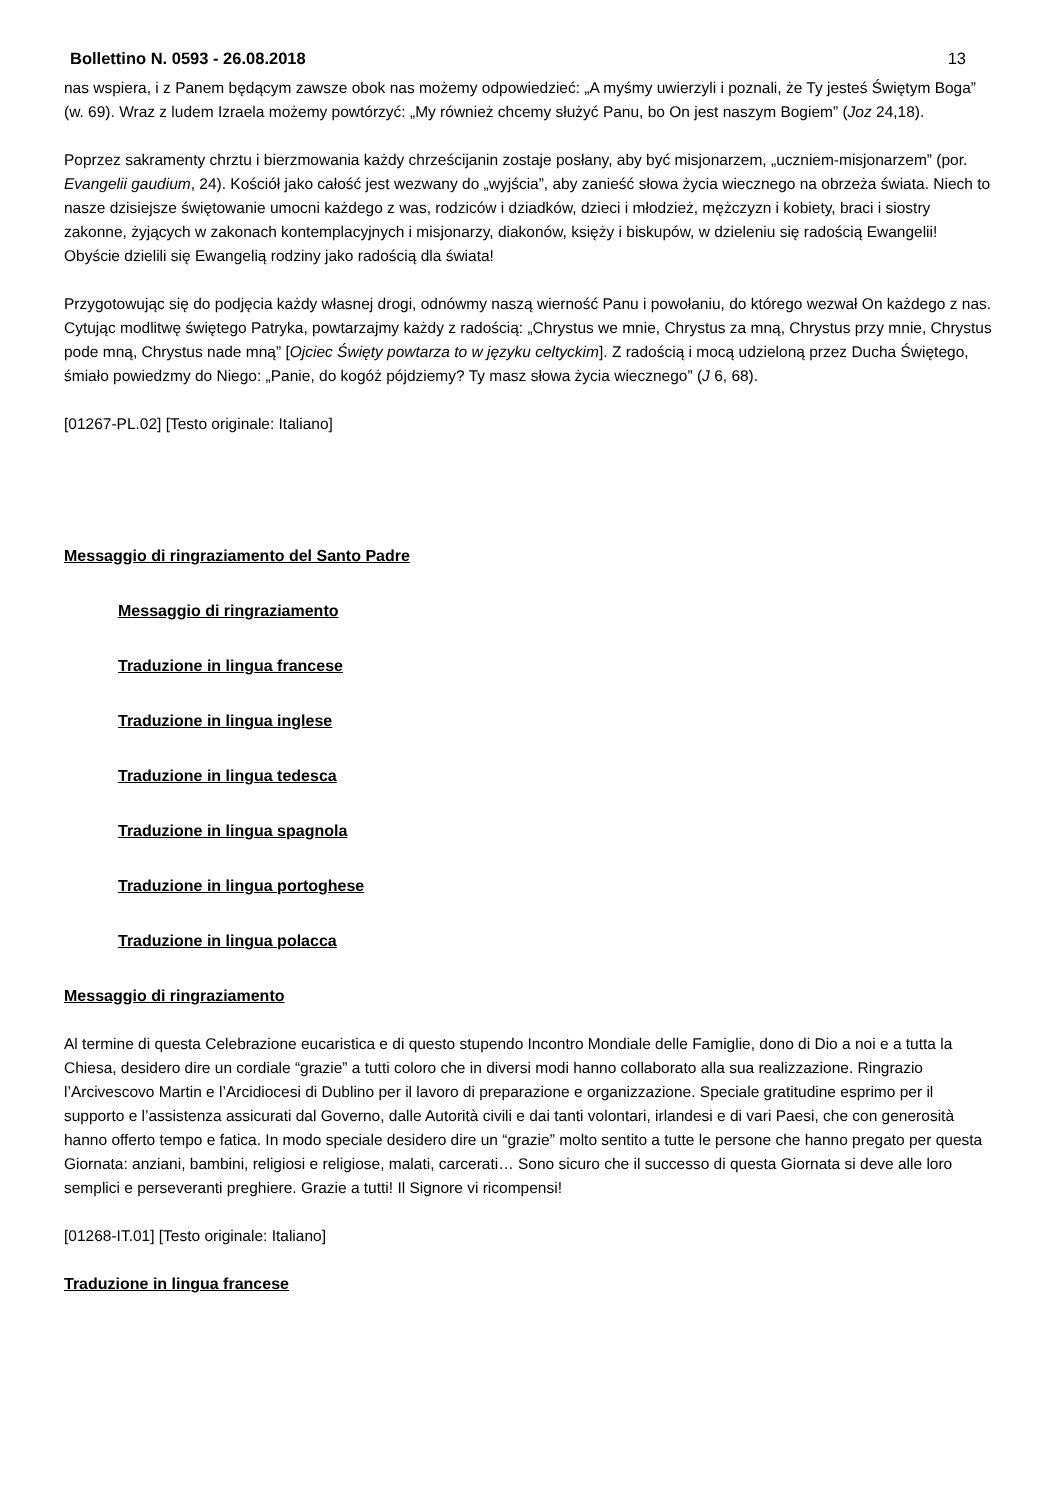Bollettino N. 0593 - 26.08.2018 13
nas wspiera, i z Panem będącym zawsze obok nas możemy odpowiedzieć: „A myśmy uwierzyli i poznali, że Ty jesteś Świętym Boga” (w. 69). Wraz z ludem Izraela możemy powtórzyć: „My również chcemy służyć Panu, bo On jest naszym Bogiem” (Joz 24,18).
Poprzez sakramenty chrztu i bierzmowania każdy chrześcijanin zostaje posłany, aby być misjonarzem, „uczniem-misjonarzem” (por. Evangelii gaudium, 24). Kościół jako całość jest wezwany do „wyjścia”, aby zanieść słowa życia wiecznego na obrzeża świata. Niech to nasze dzisiejsze świętowanie umocni każdego z was, rodziców i dziadków, dzieci i młodzież, mężczyzn i kobiety, braci i siostry zakonne, żyjących w zakonach kontemplacyjnych i misjonarzy, diakonów, księży i biskupów, w dzieleniu się radością Ewangelii! Obyście dzielili się Ewangelią rodziny jako radością dla świata!
Przygotowując się do podjęcia każdy własnej drogi, odnówmy naszą wierność Panu i powołaniu, do którego wezwał On każdego z nas. Cytując modlitwę świętego Patryka, powtarzajmy każdy z radością: „Chrystus we mnie, Chrystus za mną, Chrystus przy mnie, Chrystus pode mną, Chrystus nade mną” [Ojciec Święty powtarza to w języku celtyckim]. Z radością i mocą udzieloną przez Ducha Świętego, śmiało powiedzmy do Niego: „Panie, do kogóż pójdziemy? Ty masz słowa życia wiecznego” (J 6, 68).
[01267-PL.02] [Testo originale: Italiano]
Messaggio di ringraziamento del Santo Padre
Messaggio di ringraziamento
Traduzione in lingua francese
Traduzione in lingua inglese
Traduzione in lingua tedesca
Traduzione in lingua spagnola
Traduzione in lingua portoghese
Traduzione in lingua polacca
Messaggio di ringraziamento
Al termine di questa Celebrazione eucaristica e di questo stupendo Incontro Mondiale delle Famiglie, dono di Dio a noi e a tutta la Chiesa, desidero dire un cordiale “grazie” a tutti coloro che in diversi modi hanno collaborato alla sua realizzazione. Ringrazio l’Arcivescovo Martin e l’Arcidiocesi di Dublino per il lavoro di preparazione e organizzazione. Speciale gratitudine esprimo per il supporto e l’assistenza assicurati dal Governo, dalle Autorità civili e dai tanti volontari, irlandesi e di vari Paesi, che con generosità hanno offerto tempo e fatica. In modo speciale desidero dire un “grazie” molto sentito a tutte le persone che hanno pregato per questa Giornata: anziani, bambini, religiosi e religiose, malati, carcerati… Sono sicuro che il successo di questa Giornata si deve alle loro semplici e perseveranti preghiere. Grazie a tutti! Il Signore vi ricompensi!
[01268-IT.01] [Testo originale: Italiano]
Traduzione in lingua francese